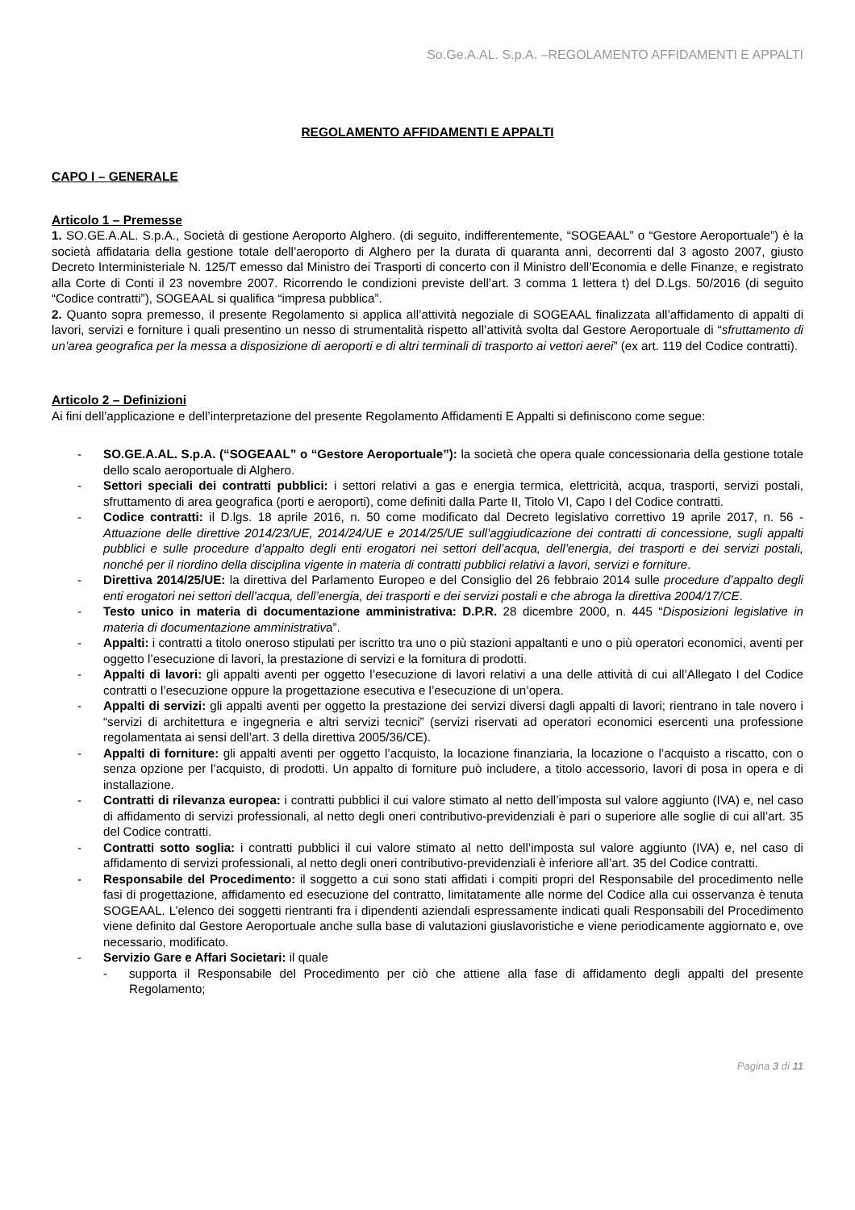So.Ge.A.AL. S.p.A. –REGOLAMENTO AFFIDAMENTI E APPALTI
REGOLAMENTO AFFIDAMENTI E APPALTI
CAPO I – GENERALE
Articolo 1 – Premesse
1. SO.GE.A.AL. S.p.A., Società di gestione Aeroporto Alghero. (di seguito, indifferentemente, “SOGEAAL” o “Gestore Aeroportuale”) è la società affidataria della gestione totale dell’aeroporto di Alghero per la durata di quaranta anni, decorrenti dal 3 agosto 2007, giusto Decreto Interministeriale N. 125/T emesso dal Ministro dei Trasporti di concerto con il Ministro dell’Economia e delle Finanze, e registrato alla Corte di Conti il 23 novembre 2007. Ricorrendo le condizioni previste dell’art. 3 comma 1 lettera t) del D.Lgs. 50/2016 (di seguito “Codice contratti”), SOGEAAL si qualifica “impresa pubblica”.
2. Quanto sopra premesso, il presente Regolamento si applica all’attività negoziale di SOGEAAL finalizzata all’affidamento di appalti di lavori, servizi e forniture i quali presentino un nesso di strumentalità rispetto all’attività svolta dal Gestore Aeroportuale di “sfruttamento di un’area geografica per la messa a disposizione di aeroporti e di altri terminali di trasporto ai vettori aerei” (ex art. 119 del Codice contratti).
Articolo 2 – Definizioni
Ai fini dell’applicazione e dell’interpretazione del presente Regolamento Affidamenti E Appalti si definiscono come segue:
- SO.GE.A.AL. S.p.A. (“SOGEAAL” o “Gestore Aeroportuale”): la società che opera quale concessionaria della gestione totale dello scalo aeroportuale di Alghero.
- Settori speciali dei contratti pubblici: i settori relativi a gas e energia termica, elettricità, acqua, trasporti, servizi postali, sfruttamento di area geografica (porti e aeroporti), come definiti dalla Parte II, Titolo VI, Capo I del Codice contratti.
- Codice contratti: il D.lgs. 18 aprile 2016, n. 50 come modificato dal Decreto legislativo correttivo 19 aprile 2017, n. 56 - Attuazione delle direttive 2014/23/UE, 2014/24/UE e 2014/25/UE sull’aggiudicazione dei contratti di concessione, sugli appalti pubblici e sulle procedure d’appalto degli enti erogatori nei settori dell’acqua, dell’energia, dei trasporti e dei servizi postali, nonché per il riordino della disciplina vigente in materia di contratti pubblici relativi a lavori, servizi e forniture.
- Direttiva 2014/25/UE: la direttiva del Parlamento Europeo e del Consiglio del 26 febbraio 2014 sulle procedure d’appalto degli enti erogatori nei settori dell’acqua, dell’energia, dei trasporti e dei servizi postali e che abroga la direttiva 2004/17/CE.
- Testo unico in materia di documentazione amministrativa: D.P.R. 28 dicembre 2000, n. 445 “Disposizioni legislative in materia di documentazione amministrativa”.
- Appalti: i contratti a titolo oneroso stipulati per iscritto tra uno o più stazioni appaltanti e uno o più operatori economici, aventi per oggetto l’esecuzione di lavori, la prestazione di servizi e la fornitura di prodotti.
- Appalti di lavori: gli appalti aventi per oggetto l’esecuzione di lavori relativi a una delle attività di cui all’Allegato I del Codice contratti o l’esecuzione oppure la progettazione esecutiva e l’esecuzione di un’opera.
- Appalti di servizi: gli appalti aventi per oggetto la prestazione dei servizi diversi dagli appalti di lavori; rientrano in tale novero i “servizi di architettura e ingegneria e altri servizi tecnici” (servizi riservati ad operatori economici esercenti una professione regolamentata ai sensi dell’art. 3 della direttiva 2005/36/CE).
- Appalti di forniture: gli appalti aventi per oggetto l’acquisto, la locazione finanziaria, la locazione o l’acquisto a riscatto, con o senza opzione per l’acquisto, di prodotti. Un appalto di forniture può includere, a titolo accessorio, lavori di posa in opera e di installazione.
- Contratti di rilevanza europea: i contratti pubblici il cui valore stimato al netto dell’imposta sul valore aggiunto (IVA) e, nel caso di affidamento di servizi professionali, al netto degli oneri contributivo-previdenziali è pari o superiore alle soglie di cui all’art. 35 del Codice contratti.
- Contratti sotto soglia: i contratti pubblici il cui valore stimato al netto dell’imposta sul valore aggiunto (IVA) e, nel caso di affidamento di servizi professionali, al netto degli oneri contributivo-previdenziali è inferiore all’art. 35 del Codice contratti.
- Responsabile del Procedimento: il soggetto a cui sono stati affidati i compiti propri del Responsabile del procedimento nelle fasi di progettazione, affidamento ed esecuzione del contratto, limitatamente alle norme del Codice alla cui osservanza è tenuta SOGEAAL. L’elenco dei soggetti rientranti fra i dipendenti aziendali espressamente indicati quali Responsabili del Procedimento viene definito dal Gestore Aeroportuale anche sulla base di valutazioni giuslavoristiche e viene periodicamente aggiornato e, ove necessario, modificato.
- Servizio Gare e Affari Societari: il quale
- supporta il Responsabile del Procedimento per ciò che attiene alla fase di affidamento degli appalti del presente Regolamento;
Pagina 3 di 11